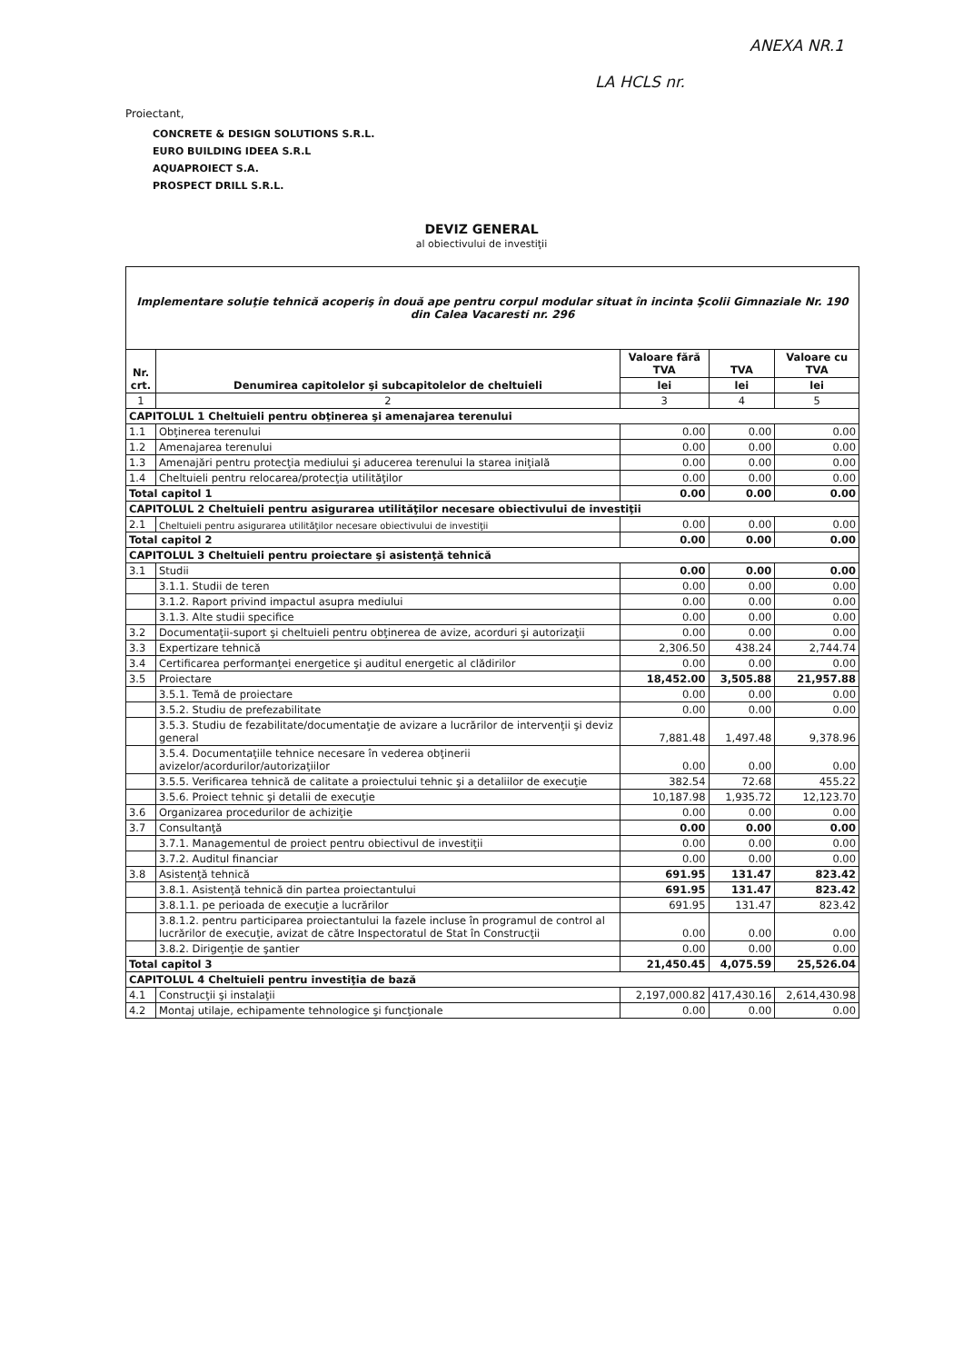ANEXA NR.1
LA HCLS nr.
Proiectant,
CONCRETE & DESIGN SOLUTIONS S.R.L.
EURO BUILDING IDEEA S.R.L
AQUAPROIECT S.A.
PROSPECT DRILL S.R.L.
DEVIZ GENERAL
al obiectivului de investiţii
| Implementare soluţie tehnică acoperiş în două ape pentru corpul modular situat în incinta Şcolii Gimnaziale Nr. 190 din Calea Vacaresti nr. 296 | | | | |
| Nr. crt. | Denumirea capitolelor şi subcapitolelor de cheltuieli | Valoare fără TVA | TVA | Valoare cu TVA |
| | | lei | lei | lei |
| 1 | 2 | 3 | 4 | 5 |
| CAPITOLUL 1 Cheltuieli pentru obţinerea şi amenajarea terenului | | | | |
| 1.1 | Obţinerea terenului | 0.00 | 0.00 | 0.00 |
| 1.2 | Amenajarea terenului | 0.00 | 0.00 | 0.00 |
| 1.3 | Amenajări pentru protecţia mediului şi aducerea terenului la starea iniţială | 0.00 | 0.00 | 0.00 |
| 1.4 | Cheltuieli pentru relocarea/protecţia utilităţilor | 0.00 | 0.00 | 0.00 |
| Total capitol 1 | | 0.00 | 0.00 | 0.00 |
| CAPITOLUL 2 Cheltuieli pentru asigurarea utilităţilor necesare obiectivului de investiţii | | | | |
| 2.1 | Cheltuieli pentru asigurarea utilităţilor necesare obiectivului de investiţii | 0.00 | 0.00 | 0.00 |
| Total capitol 2 | | 0.00 | 0.00 | 0.00 |
| CAPITOLUL 3 Cheltuieli pentru proiectare şi asistenţă tehnică | | | | |
| 3.1 | Studii | 0.00 | 0.00 | 0.00 |
| | 3.1.1. Studii de teren | 0.00 | 0.00 | 0.00 |
| | 3.1.2. Raport privind impactul asupra mediului | 0.00 | 0.00 | 0.00 |
| | 3.1.3. Alte studii specifice | 0.00 | 0.00 | 0.00 |
| 3.2 | Documentaţii-suport şi cheltuieli pentru obţinerea de avize, acorduri şi autorizaţii | 0.00 | 0.00 | 0.00 |
| 3.3 | Expertizare tehnică | 2,306.50 | 438.24 | 2,744.74 |
| 3.4 | Certificarea performanţei energetice şi auditul energetic al clădirilor | 0.00 | 0.00 | 0.00 |
| 3.5 | Proiectare | 18,452.00 | 3,505.88 | 21,957.88 |
| | 3.5.1. Temă de proiectare | 0.00 | 0.00 | 0.00 |
| | 3.5.2. Studiu de prefezabilitate | 0.00 | 0.00 | 0.00 |
| | 3.5.3. Studiu de fezabilitate/documentaţie de avizare a lucrărilor de intervenţii şi deviz general | 7,881.48 | 1,497.48 | 9,378.96 |
| | 3.5.4. Documentaţiile tehnice necesare în vederea obţinerii avizelor/acordurilor/autorizaţiilor | 0.00 | 0.00 | 0.00 |
| | 3.5.5. Verificarea tehnică de calitate a proiectului tehnic şi a detaliilor de execuţie | 382.54 | 72.68 | 455.22 |
| | 3.5.6. Proiect tehnic şi detalii de execuţie | 10,187.98 | 1,935.72 | 12,123.70 |
| 3.6 | Organizarea procedurilor de achiziţie | 0.00 | 0.00 | 0.00 |
| 3.7 | Consultanţă | 0.00 | 0.00 | 0.00 |
| | 3.7.1. Managementul de proiect pentru obiectivul de investiţii | 0.00 | 0.00 | 0.00 |
| | 3.7.2. Auditul financiar | 0.00 | 0.00 | 0.00 |
| 3.8 | Asistenţă tehnică | 691.95 | 131.47 | 823.42 |
| | 3.8.1. Asistenţă tehnică din partea proiectantului | 691.95 | 131.47 | 823.42 |
| | 3.8.1.1. pe perioada de execuţie a lucrărilor | 691.95 | 131.47 | 823.42 |
| | 3.8.1.2. pentru participarea proiectantului la fazele incluse în programul de control al lucrărilor de execuţie, avizat de către Inspectoratul de Stat în Construcţii | 0.00 | 0.00 | 0.00 |
| | 3.8.2. Dirigenţie de şantier | 0.00 | 0.00 | 0.00 |
| Total capitol 3 | | 21,450.45 | 4,075.59 | 25,526.04 |
| CAPITOLUL 4 Cheltuieli pentru investiţia de bază | | | | |
| 4.1 | Construcţii şi instalaţii | 2,197,000.82 | 417,430.16 | 2,614,430.98 |
| 4.2 | Montaj utilaje, echipamente tehnologice şi funcţionale | 0.00 | 0.00 | 0.00 |